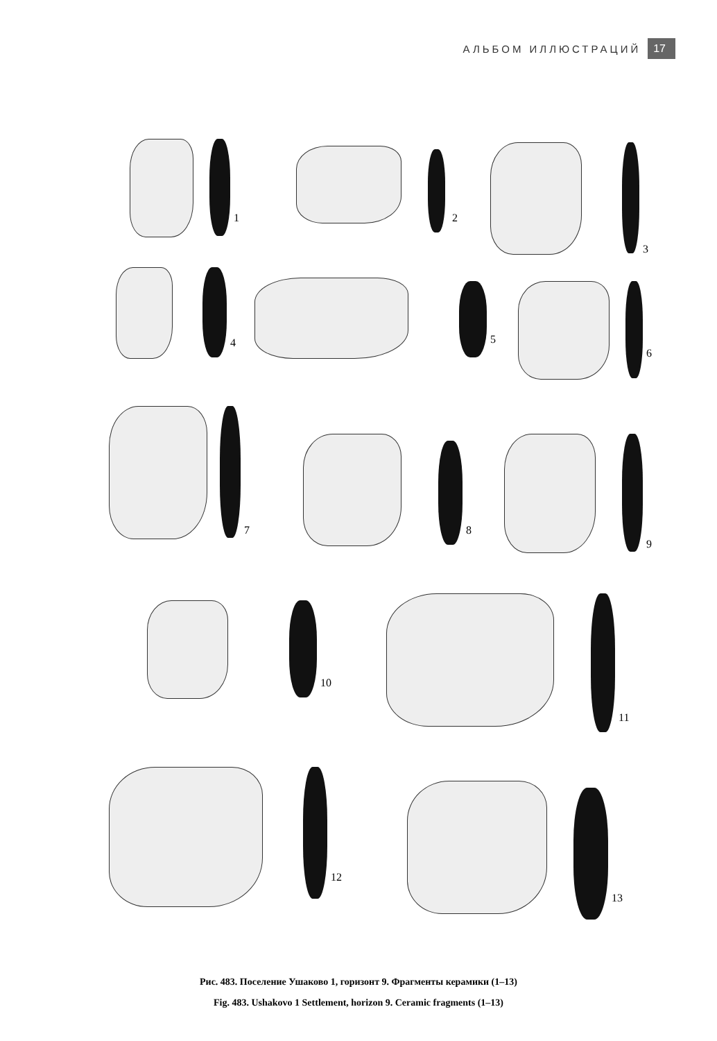АЛЬБОМ ИЛЛЮСТРАЦИЙ 17
1 2
3
4 5
6
7 8
9
10
11
12
13
Рис. 483. Поселение Ушаково 1, горизонт 9. Фрагменты керамики (1–13)
Fig. 483. Ushakovo 1 Settlement, horizon 9. Ceramic fragments (1–13)